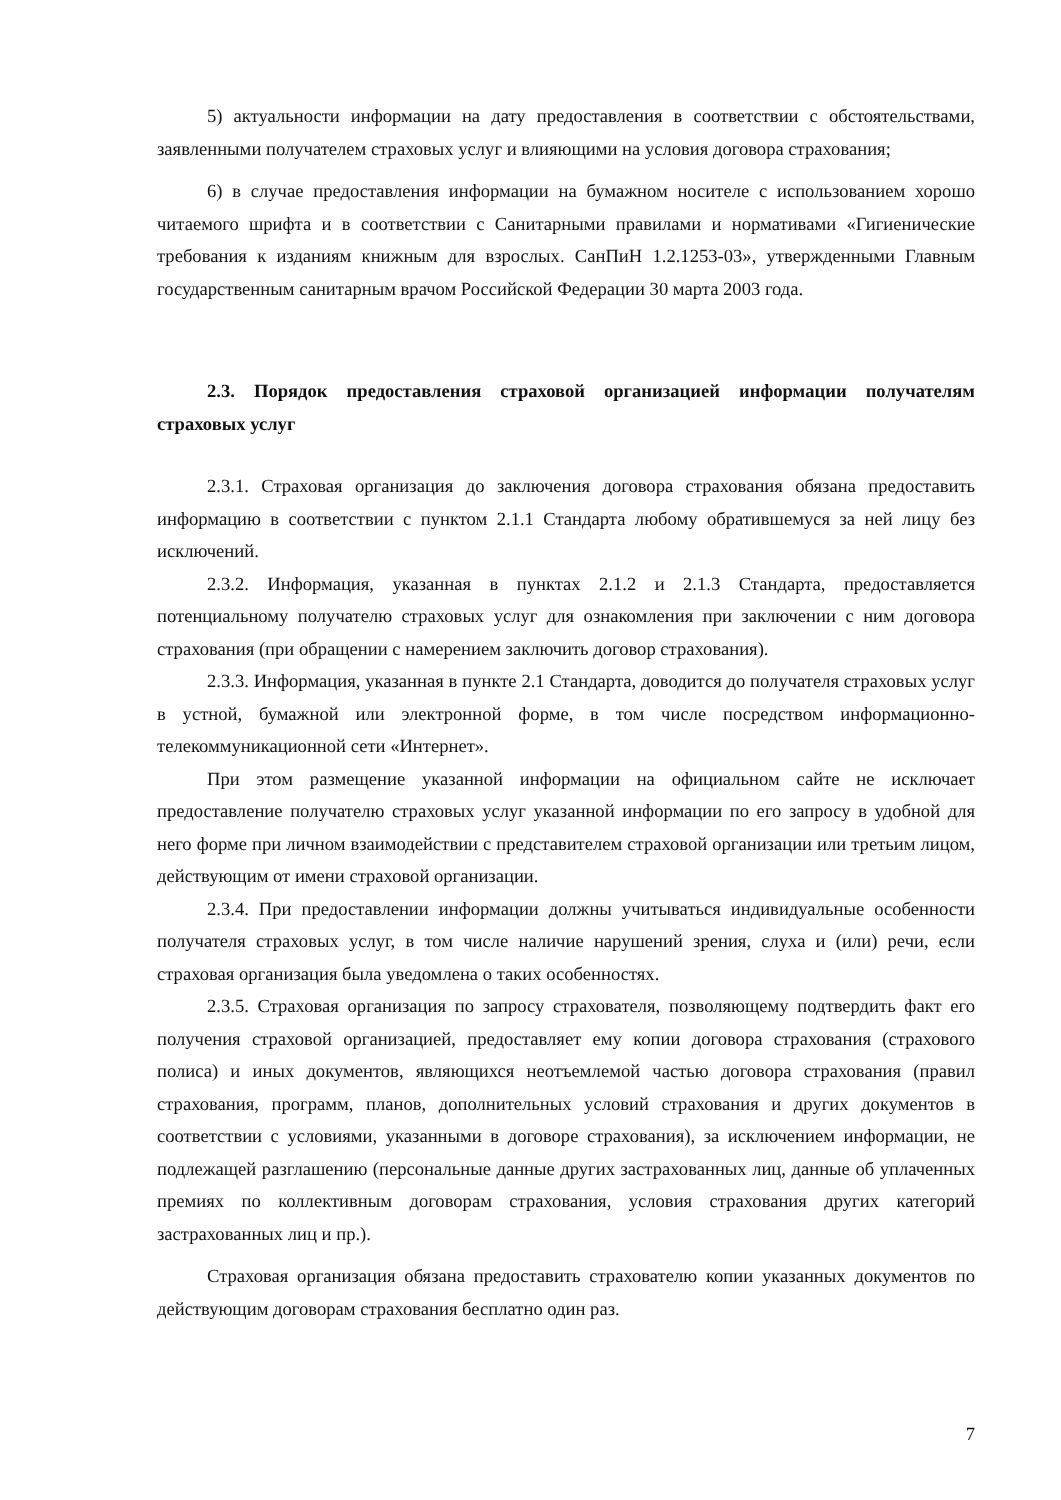5) актуальности информации на дату предоставления в соответствии с обстоятельствами, заявленными получателем страховых услуг и влияющими на условия договора страхования;
6) в случае предоставления информации на бумажном носителе с использованием хорошо читаемого шрифта и в соответствии с Санитарными правилами и нормативами «Гигиенические требования к изданиям книжным для взрослых. СанПиН 1.2.1253-03», утвержденными Главным государственным санитарным врачом Российской Федерации 30 марта 2003 года.
2.3. Порядок предоставления страховой организацией информации получателям страховых услуг
2.3.1. Страховая организация до заключения договора страхования обязана предоставить информацию в соответствии с пунктом 2.1.1 Стандарта любому обратившемуся за ней лицу без исключений.
2.3.2. Информация, указанная в пунктах 2.1.2 и 2.1.3 Стандарта, предоставляется потенциальному получателю страховых услуг для ознакомления при заключении с ним договора страхования (при обращении с намерением заключить договор страхования).
2.3.3. Информация, указанная в пункте 2.1 Стандарта, доводится до получателя страховых услуг в устной, бумажной или электронной форме, в том числе посредством информационно-телекоммуникационной сети «Интернет».
При этом размещение указанной информации на официальном сайте не исключает предоставление получателю страховых услуг указанной информации по его запросу в удобной для него форме при личном взаимодействии с представителем страховой организации или третьим лицом, действующим от имени страховой организации.
2.3.4. При предоставлении информации должны учитываться индивидуальные особенности получателя страховых услуг, в том числе наличие нарушений зрения, слуха и (или) речи, если страховая организация была уведомлена о таких особенностях.
2.3.5. Страховая организация по запросу страхователя, позволяющему подтвердить факт его получения страховой организацией, предоставляет ему копии договора страхования (страхового полиса) и иных документов, являющихся неотъемлемой частью договора страхования (правил страхования, программ, планов, дополнительных условий страхования и других документов в соответствии с условиями, указанными в договоре страхования), за исключением информации, не подлежащей разглашению (персональные данные других застрахованных лиц, данные об уплаченных премиях по коллективным договорам страхования, условия страхования других категорий застрахованных лиц и пр.).
Страховая организация обязана предоставить страхователю копии указанных документов по действующим договорам страхования бесплатно один раз.
7